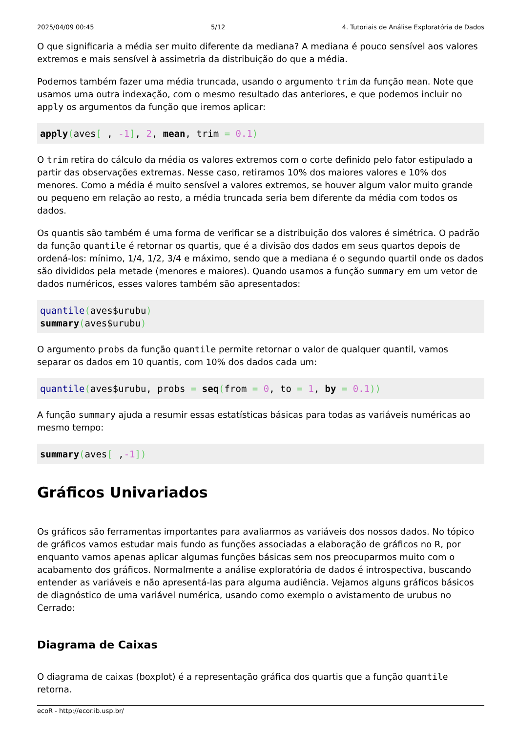2025/04/09 00:45 5/12 4. Tutoriais de Análise Exploratória de Dados
O que significaria a média ser muito diferente da mediana? A mediana é pouco sensível aos valores extremos e mais sensível à assimetria da distribuição do que a média.
Podemos também fazer uma média truncada, usando o argumento trim da função mean. Note que usamos uma outra indexação, com o mesmo resultado das anteriores, e que podemos incluir no apply os argumentos da função que iremos aplicar:
apply(aves[ , -1], 2, mean, trim = 0.1)
O trim retira do cálculo da média os valores extremos com o corte definido pelo fator estipulado a partir das observações extremas. Nesse caso, retiramos 10% dos maiores valores e 10% dos menores. Como a média é muito sensível a valores extremos, se houver algum valor muito grande ou pequeno em relação ao resto, a média truncada seria bem diferente da média com todos os dados.
Os quantis são também é uma forma de verificar se a distribuição dos valores é simétrica. O padrão da função quantile é retornar os quartis, que é a divisão dos dados em seus quartos depois de ordená-los: mínimo, 1/4, 1/2, 3/4 e máximo, sendo que a mediana é o segundo quartil onde os dados são divididos pela metade (menores e maiores). Quando usamos a função summary em um vetor de dados numéricos, esses valores também são apresentados:
quantile(aves$urubu)
summary(aves$urubu)
O argumento probs da função quantile permite retornar o valor de qualquer quantil, vamos separar os dados em 10 quantis, com 10% dos dados cada um:
quantile(aves$urubu, probs = seq(from = 0, to = 1, by = 0.1))
A função summary ajuda a resumir essas estatísticas básicas para todas as variáveis numéricas ao mesmo tempo:
summary(aves[ ,-1])
Gráficos Univariados
Os gráficos são ferramentas importantes para avaliarmos as variáveis dos nossos dados. No tópico de gráficos vamos estudar mais fundo as funções associadas a elaboração de gráficos no R, por enquanto vamos apenas aplicar algumas funções básicas sem nos preocuparmos muito com o acabamento dos gráficos. Normalmente a análise exploratória de dados é introspectiva, buscando entender as variáveis e não apresentá-las para alguma audiência. Vejamos alguns gráficos básicos de diagnóstico de uma variável numérica, usando como exemplo o avistamento de urubus no Cerrado:
Diagrama de Caixas
O diagrama de caixas (boxplot) é a representação gráfica dos quartis que a função quantile retorna.
ecoR - http://ecor.ib.usp.br/